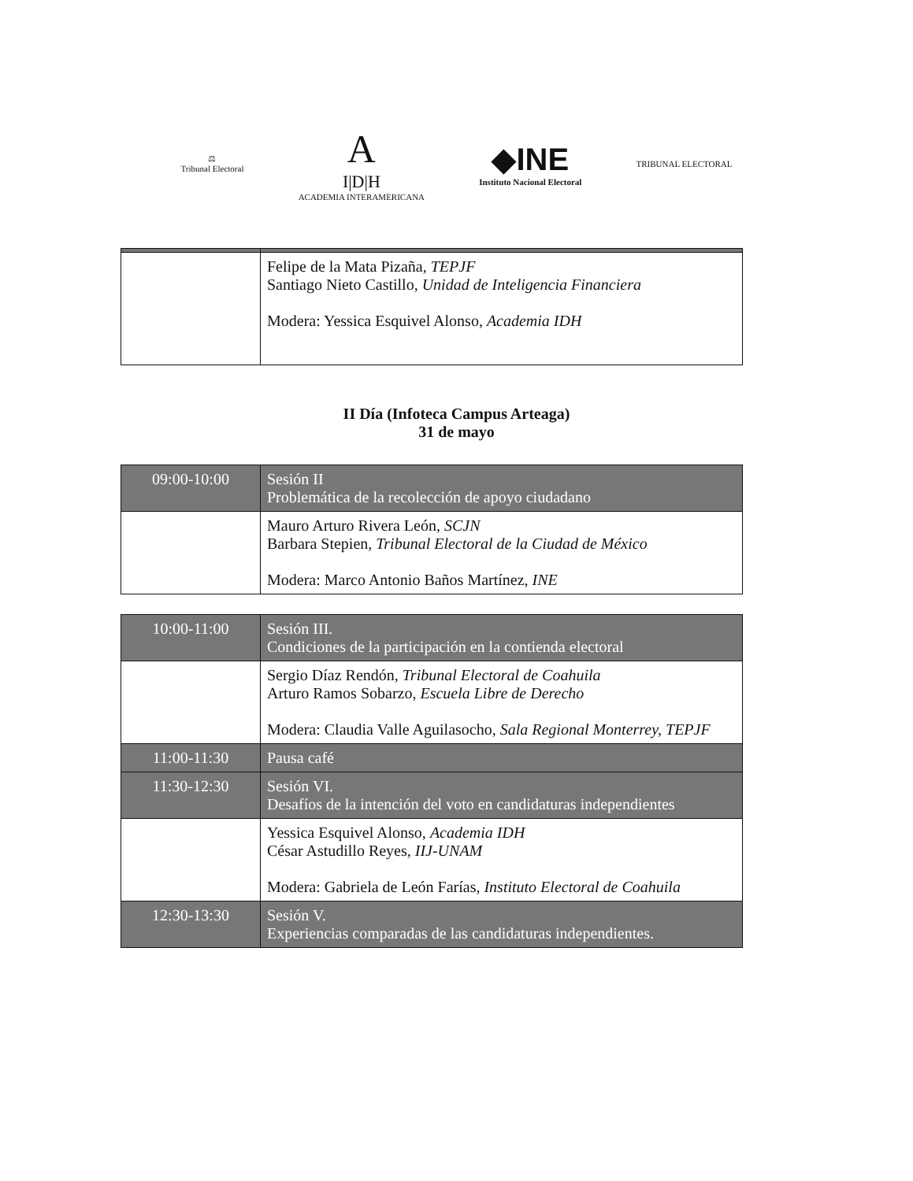⚖
Tribunal Electoral
A
I|D|H
ACADEMIA INTERAMERICANA
◆INE
Instituto Nacional Electoral
TRIBUNAL ELECTORAL
| | Felipe de la Mata Pizaña, TEPJF Santiago Nieto Castillo, Unidad de Inteligencia Financiera Modera: Yessica Esquivel Alonso, Academia IDH |
II Día (Infoteca Campus Arteaga)
31 de mayo
| 09:00-10:00 | Sesión II Problemática de la recolección de apoyo ciudadano |
| | Mauro Arturo Rivera León, SCJN Barbara Stepien, Tribunal Electoral de la Ciudad de México Modera: Marco Antonio Baños Martínez, INE |
| 10:00-11:00 | Sesión III. Condiciones de la participación en la contienda electoral |
| | Sergio Díaz Rendón, Tribunal Electoral de Coahuila Arturo Ramos Sobarzo, Escuela Libre de Derecho Modera: Claudia Valle Aguilasocho, Sala Regional Monterrey, TEPJF |
| 11:00-11:30 | Pausa café |
| 11:30-12:30 | Sesión VI. Desafíos de la intención del voto en candidaturas independientes |
| | Yessica Esquivel Alonso, Academia IDH César Astudillo Reyes, IIJ-UNAM Modera: Gabriela de León Farías, Instituto Electoral de Coahuila |
| 12:30-13:30 | Sesión V. Experiencias comparadas de las candidaturas independientes. |